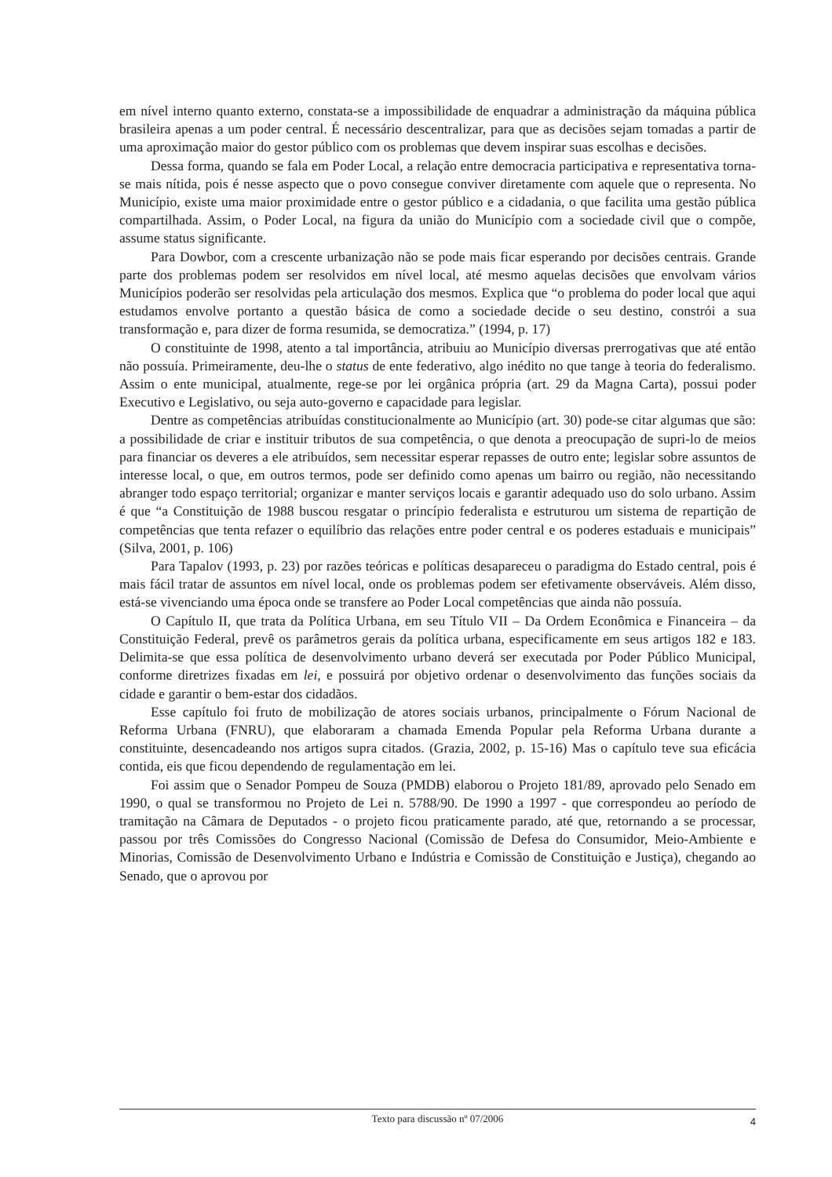em nível interno quanto externo, constata-se a impossibilidade de enquadrar a administração da máquina pública brasileira apenas a um poder central. É necessário descentralizar, para que as decisões sejam tomadas a partir de uma aproximação maior do gestor público com os problemas que devem inspirar suas escolhas e decisões.
Dessa forma, quando se fala em Poder Local, a relação entre democracia participativa e representativa torna-se mais nítida, pois é nesse aspecto que o povo consegue conviver diretamente com aquele que o representa. No Município, existe uma maior proximidade entre o gestor público e a cidadania, o que facilita uma gestão pública compartilhada. Assim, o Poder Local, na figura da união do Município com a sociedade civil que o compõe, assume status significante.
Para Dowbor, com a crescente urbanização não se pode mais ficar esperando por decisões centrais. Grande parte dos problemas podem ser resolvidos em nível local, até mesmo aquelas decisões que envolvam vários Municípios poderão ser resolvidas pela articulação dos mesmos. Explica que “o problema do poder local que aqui estudamos envolve portanto a questão básica de como a sociedade decide o seu destino, constrói a sua transformação e, para dizer de forma resumida, se democratiza.” (1994, p. 17)
O constituinte de 1998, atento a tal importância, atribuiu ao Município diversas prerrogativas que até então não possuía. Primeiramente, deu-lhe o status de ente federativo, algo inédito no que tange à teoria do federalismo. Assim o ente municipal, atualmente, rege-se por lei orgânica própria (art. 29 da Magna Carta), possui poder Executivo e Legislativo, ou seja auto-governo e capacidade para legislar.
Dentre as competências atribuídas constitucionalmente ao Município (art. 30) pode-se citar algumas que são: a possibilidade de criar e instituir tributos de sua competência, o que denota a preocupação de supri-lo de meios para financiar os deveres a ele atribuídos, sem necessitar esperar repasses de outro ente; legislar sobre assuntos de interesse local, o que, em outros termos, pode ser definido como apenas um bairro ou região, não necessitando abranger todo espaço territorial; organizar e manter serviços locais e garantir adequado uso do solo urbano. Assim é que “a Constituição de 1988 buscou resgatar o princípio federalista e estruturou um sistema de repartição de competências que tenta refazer o equilíbrio das relações entre poder central e os poderes estaduais e municipais” (Silva, 2001, p. 106)
Para Tapalov (1993, p. 23) por razões teóricas e políticas desapareceu o paradigma do Estado central, pois é mais fácil tratar de assuntos em nível local, onde os problemas podem ser efetivamente observáveis. Além disso, está-se vivenciando uma época onde se transfere ao Poder Local competências que ainda não possuía.
O Capítulo II, que trata da Política Urbana, em seu Título VII – Da Ordem Econômica e Financeira – da Constituição Federal, prevê os parâmetros gerais da política urbana, especificamente em seus artigos 182 e 183. Delimita-se que essa política de desenvolvimento urbano deverá ser executada por Poder Público Municipal, conforme diretrizes fixadas em lei, e possuirá por objetivo ordenar o desenvolvimento das funções sociais da cidade e garantir o bem-estar dos cidadãos.
Esse capítulo foi fruto de mobilização de atores sociais urbanos, principalmente o Fórum Nacional de Reforma Urbana (FNRU), que elaboraram a chamada Emenda Popular pela Reforma Urbana durante a constituinte, desencadeando nos artigos supra citados. (Grazia, 2002, p. 15-16) Mas o capítulo teve sua eficácia contida, eis que ficou dependendo de regulamentação em lei.
Foi assim que o Senador Pompeu de Souza (PMDB) elaborou o Projeto 181/89, aprovado pelo Senado em 1990, o qual se transformou no Projeto de Lei n. 5788/90. De 1990 a 1997 - que correspondeu ao período de tramitação na Câmara de Deputados - o projeto ficou praticamente parado, até que, retornando a se processar, passou por três Comissões do Congresso Nacional (Comissão de Defesa do Consumidor, Meio-Ambiente e Minorias, Comissão de Desenvolvimento Urbano e Indústria e Comissão de Constituição e Justiça), chegando ao Senado, que o aprovou por
Texto para discussão nº 07/2006 4